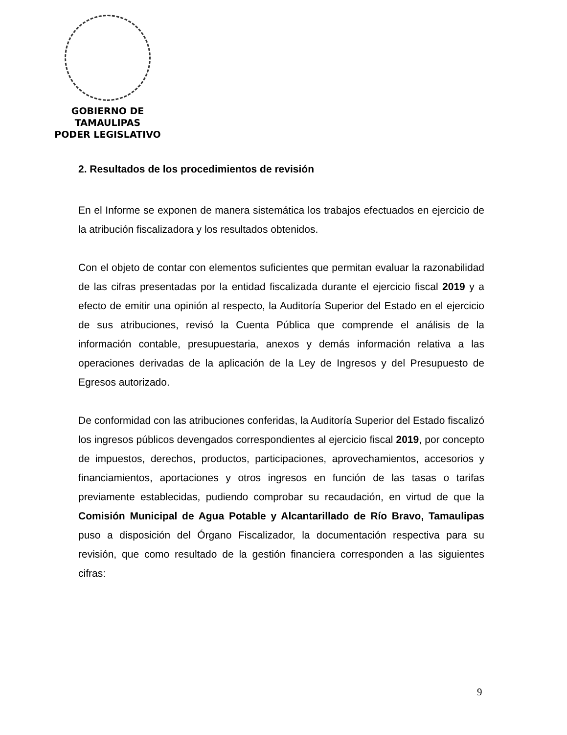GOBIERNO DE TAMAULIPAS
PODER LEGISLATIVO
2. Resultados de los procedimientos de revisión
En el Informe se exponen de manera sistemática los trabajos efectuados en ejercicio de la atribución fiscalizadora y los resultados obtenidos.
Con el objeto de contar con elementos suficientes que permitan evaluar la razonabilidad de las cifras presentadas por la entidad fiscalizada durante el ejercicio fiscal 2019 y a efecto de emitir una opinión al respecto, la Auditoría Superior del Estado en el ejercicio de sus atribuciones, revisó la Cuenta Pública que comprende el análisis de la información contable, presupuestaria, anexos y demás información relativa a las operaciones derivadas de la aplicación de la Ley de Ingresos y del Presupuesto de Egresos autorizado.
De conformidad con las atribuciones conferidas, la Auditoría Superior del Estado fiscalizó los ingresos públicos devengados correspondientes al ejercicio fiscal 2019, por concepto de impuestos, derechos, productos, participaciones, aprovechamientos, accesorios y financiamientos, aportaciones y otros ingresos en función de las tasas o tarifas previamente establecidas, pudiendo comprobar su recaudación, en virtud de que la Comisión Municipal de Agua Potable y Alcantarillado de Río Bravo, Tamaulipas puso a disposición del Órgano Fiscalizador, la documentación respectiva para su revisión, que como resultado de la gestión financiera corresponden a las siguientes cifras:
9